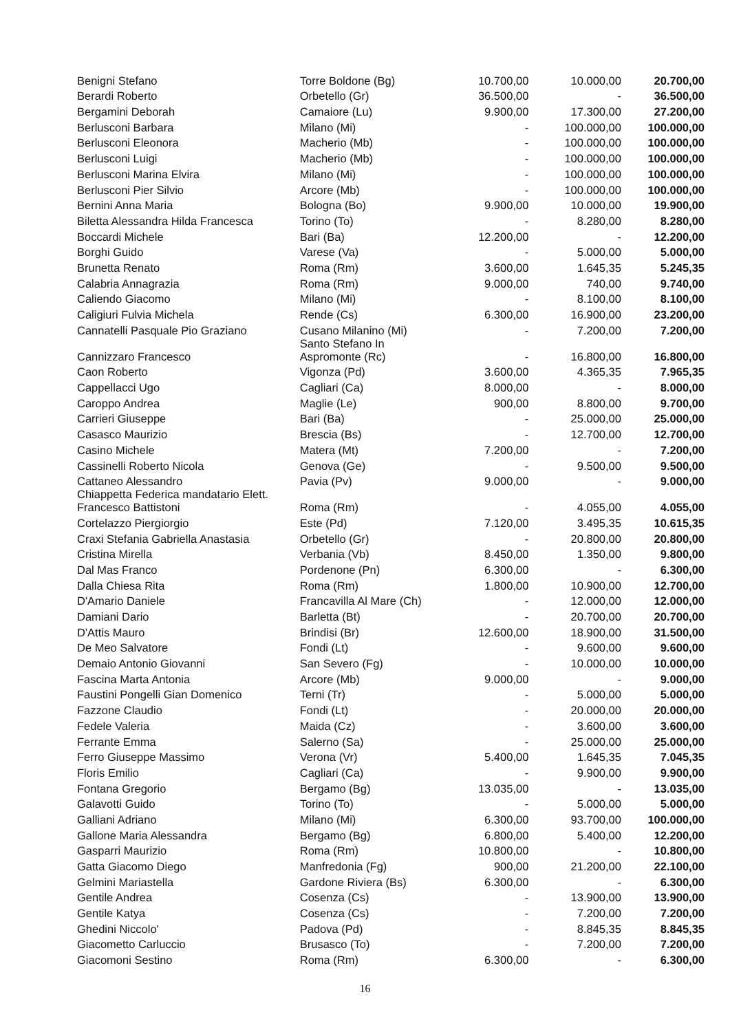| Benigni Stefano | Torre Boldone (Bg) | 10.700,00 | 10.000,00 | 20.700,00 |
| Berardi Roberto | Orbetello (Gr) | 36.500,00 | - | 36.500,00 |
| Bergamini Deborah | Camaiore (Lu) | 9.900,00 | 17.300,00 | 27.200,00 |
| Berlusconi Barbara | Milano (Mi) | - | 100.000,00 | 100.000,00 |
| Berlusconi Eleonora | Macherio (Mb) | - | 100.000,00 | 100.000,00 |
| Berlusconi Luigi | Macherio (Mb) | - | 100.000,00 | 100.000,00 |
| Berlusconi Marina Elvira | Milano (Mi) | - | 100.000,00 | 100.000,00 |
| Berlusconi Pier Silvio | Arcore (Mb) | - | 100.000,00 | 100.000,00 |
| Bernini Anna Maria | Bologna (Bo) | 9.900,00 | 10.000,00 | 19.900,00 |
| Biletta Alessandra Hilda Francesca | Torino (To) | - | 8.280,00 | 8.280,00 |
| Boccardi Michele | Bari (Ba) | 12.200,00 | - | 12.200,00 |
| Borghi Guido | Varese (Va) | - | 5.000,00 | 5.000,00 |
| Brunetta Renato | Roma (Rm) | 3.600,00 | 1.645,35 | 5.245,35 |
| Calabria Annagrazia | Roma (Rm) | 9.000,00 | 740,00 | 9.740,00 |
| Caliendo Giacomo | Milano (Mi) | - | 8.100,00 | 8.100,00 |
| Caligiuri Fulvia Michela | Rende (Cs) | 6.300,00 | 16.900,00 | 23.200,00 |
| Cannatelli Pasquale Pio Graziano | Cusano Milanino (Mi) | - | 7.200,00 | 7.200,00 |
| Cannizzaro Francesco | Santo Stefano In Aspromonte (Rc) | - | 16.800,00 | 16.800,00 |
| Caon Roberto | Vigonza (Pd) | 3.600,00 | 4.365,35 | 7.965,35 |
| Cappellacci Ugo | Cagliari (Ca) | 8.000,00 | - | 8.000,00 |
| Caroppo Andrea | Maglie (Le) | 900,00 | 8.800,00 | 9.700,00 |
| Carrieri Giuseppe | Bari (Ba) | - | 25.000,00 | 25.000,00 |
| Casasco Maurizio | Brescia (Bs) | - | 12.700,00 | 12.700,00 |
| Casino Michele | Matera (Mt) | 7.200,00 | - | 7.200,00 |
| Cassinelli Roberto Nicola | Genova (Ge) | - | 9.500,00 | 9.500,00 |
| Cattaneo Alessandro | Pavia (Pv) | 9.000,00 | - | 9.000,00 |
| Chiappetta Federica mandatario Elett. Francesco Battistoni | Roma (Rm) | - | 4.055,00 | 4.055,00 |
| Cortelazzo Piergiorgio | Este (Pd) | 7.120,00 | 3.495,35 | 10.615,35 |
| Craxi Stefania Gabriella Anastasia | Orbetello (Gr) | - | 20.800,00 | 20.800,00 |
| Cristina Mirella | Verbania (Vb) | 8.450,00 | 1.350,00 | 9.800,00 |
| Dal Mas Franco | Pordenone (Pn) | 6.300,00 | - | 6.300,00 |
| Dalla Chiesa Rita | Roma (Rm) | 1.800,00 | 10.900,00 | 12.700,00 |
| D'Amario Daniele | Francavilla Al Mare (Ch) | - | 12.000,00 | 12.000,00 |
| Damiani Dario | Barletta (Bt) | - | 20.700,00 | 20.700,00 |
| D'Attis Mauro | Brindisi (Br) | 12.600,00 | 18.900,00 | 31.500,00 |
| De Meo Salvatore | Fondi (Lt) | - | 9.600,00 | 9.600,00 |
| Demaio Antonio Giovanni | San Severo (Fg) | - | 10.000,00 | 10.000,00 |
| Fascina Marta Antonia | Arcore (Mb) | 9.000,00 | - | 9.000,00 |
| Faustini Pongelli Gian Domenico | Terni (Tr) | - | 5.000,00 | 5.000,00 |
| Fazzone Claudio | Fondi (Lt) | - | 20.000,00 | 20.000,00 |
| Fedele Valeria | Maida (Cz) | - | 3.600,00 | 3.600,00 |
| Ferrante Emma | Salerno (Sa) | - | 25.000,00 | 25.000,00 |
| Ferro Giuseppe Massimo | Verona (Vr) | 5.400,00 | 1.645,35 | 7.045,35 |
| Floris Emilio | Cagliari (Ca) | - | 9.900,00 | 9.900,00 |
| Fontana Gregorio | Bergamo (Bg) | 13.035,00 | - | 13.035,00 |
| Galavotti Guido | Torino (To) | - | 5.000,00 | 5.000,00 |
| Galliani Adriano | Milano (Mi) | 6.300,00 | 93.700,00 | 100.000,00 |
| Gallone Maria Alessandra | Bergamo (Bg) | 6.800,00 | 5.400,00 | 12.200,00 |
| Gasparri Maurizio | Roma (Rm) | 10.800,00 | - | 10.800,00 |
| Gatta Giacomo Diego | Manfredonia (Fg) | 900,00 | 21.200,00 | 22.100,00 |
| Gelmini Mariastella | Gardone Riviera (Bs) | 6.300,00 | - | 6.300,00 |
| Gentile Andrea | Cosenza (Cs) | - | 13.900,00 | 13.900,00 |
| Gentile Katya | Cosenza (Cs) | - | 7.200,00 | 7.200,00 |
| Ghedini Niccolo' | Padova (Pd) | - | 8.845,35 | 8.845,35 |
| Giacometto Carluccio | Brusasco (To) | - | 7.200,00 | 7.200,00 |
| Giacomoni Sestino | Roma (Rm) | 6.300,00 | - | 6.300,00 |
16